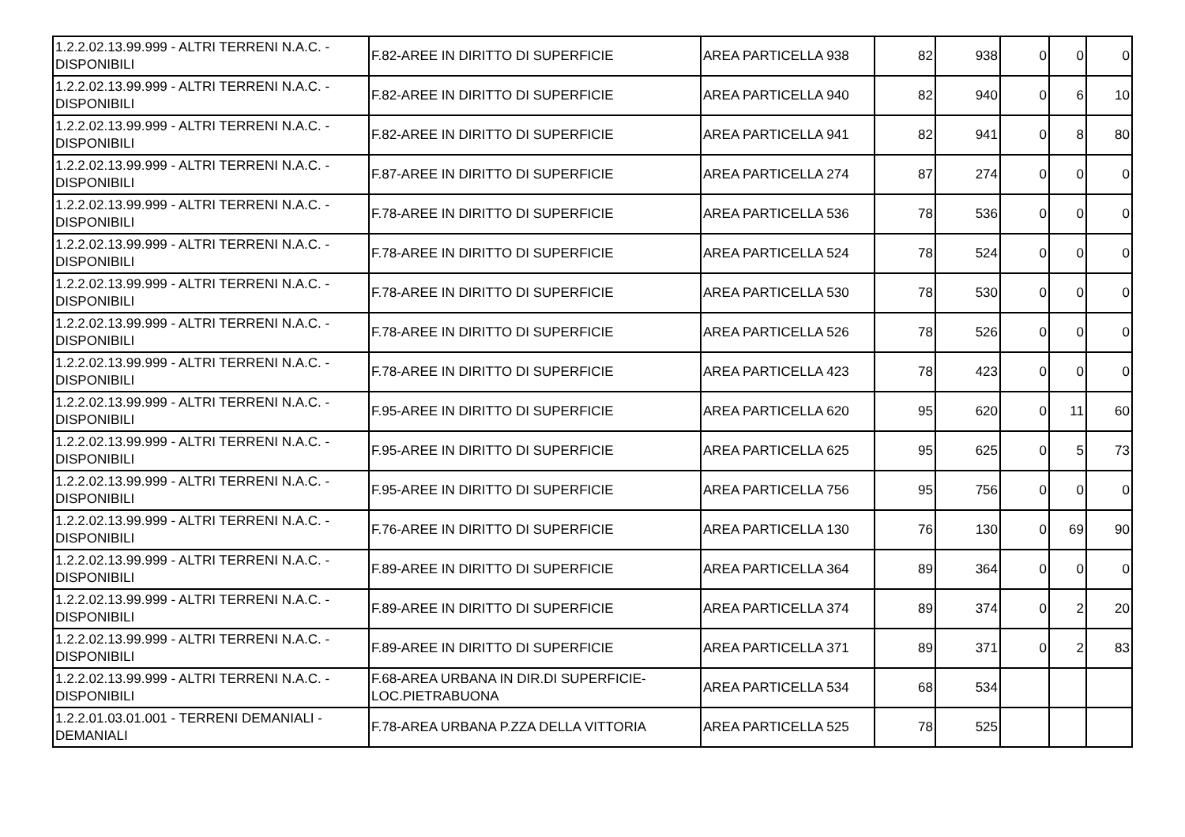| 1.2.2.02.13.99.999 - ALTRI TERRENI N.A.C. - DISPONIBILI | F.82-AREE IN DIRITTO DI SUPERFICIE | AREA PARTICELLA 938 | 82 | 938 | 0 | 0 | 0 |
| 1.2.2.02.13.99.999 - ALTRI TERRENI N.A.C. - DISPONIBILI | F.82-AREE IN DIRITTO DI SUPERFICIE | AREA PARTICELLA 940 | 82 | 940 | 0 | 6 | 10 |
| 1.2.2.02.13.99.999 - ALTRI TERRENI N.A.C. - DISPONIBILI | F.82-AREE IN DIRITTO DI SUPERFICIE | AREA PARTICELLA 941 | 82 | 941 | 0 | 8 | 80 |
| 1.2.2.02.13.99.999 - ALTRI TERRENI N.A.C. - DISPONIBILI | F.87-AREE IN DIRITTO DI SUPERFICIE | AREA PARTICELLA 274 | 87 | 274 | 0 | 0 | 0 |
| 1.2.2.02.13.99.999 - ALTRI TERRENI N.A.C. - DISPONIBILI | F.78-AREE IN DIRITTO DI SUPERFICIE | AREA PARTICELLA 536 | 78 | 536 | 0 | 0 | 0 |
| 1.2.2.02.13.99.999 - ALTRI TERRENI N.A.C. - DISPONIBILI | F.78-AREE IN DIRITTO DI SUPERFICIE | AREA PARTICELLA 524 | 78 | 524 | 0 | 0 | 0 |
| 1.2.2.02.13.99.999 - ALTRI TERRENI N.A.C. - DISPONIBILI | F.78-AREE IN DIRITTO DI SUPERFICIE | AREA PARTICELLA 530 | 78 | 530 | 0 | 0 | 0 |
| 1.2.2.02.13.99.999 - ALTRI TERRENI N.A.C. - DISPONIBILI | F.78-AREE IN DIRITTO DI SUPERFICIE | AREA PARTICELLA 526 | 78 | 526 | 0 | 0 | 0 |
| 1.2.2.02.13.99.999 - ALTRI TERRENI N.A.C. - DISPONIBILI | F.78-AREE IN DIRITTO DI SUPERFICIE | AREA PARTICELLA 423 | 78 | 423 | 0 | 0 | 0 |
| 1.2.2.02.13.99.999 - ALTRI TERRENI N.A.C. - DISPONIBILI | F.95-AREE IN DIRITTO DI SUPERFICIE | AREA PARTICELLA 620 | 95 | 620 | 0 | 11 | 60 |
| 1.2.2.02.13.99.999 - ALTRI TERRENI N.A.C. - DISPONIBILI | F.95-AREE IN DIRITTO DI SUPERFICIE | AREA PARTICELLA 625 | 95 | 625 | 0 | 5 | 73 |
| 1.2.2.02.13.99.999 - ALTRI TERRENI N.A.C. - DISPONIBILI | F.95-AREE IN DIRITTO DI SUPERFICIE | AREA PARTICELLA 756 | 95 | 756 | 0 | 0 | 0 |
| 1.2.2.02.13.99.999 - ALTRI TERRENI N.A.C. - DISPONIBILI | F.76-AREE IN DIRITTO DI SUPERFICIE | AREA PARTICELLA 130 | 76 | 130 | 0 | 69 | 90 |
| 1.2.2.02.13.99.999 - ALTRI TERRENI N.A.C. - DISPONIBILI | F.89-AREE IN DIRITTO DI SUPERFICIE | AREA PARTICELLA 364 | 89 | 364 | 0 | 0 | 0 |
| 1.2.2.02.13.99.999 - ALTRI TERRENI N.A.C. - DISPONIBILI | F.89-AREE IN DIRITTO DI SUPERFICIE | AREA PARTICELLA 374 | 89 | 374 | 0 | 2 | 20 |
| 1.2.2.02.13.99.999 - ALTRI TERRENI N.A.C. - DISPONIBILI | F.89-AREE IN DIRITTO DI SUPERFICIE | AREA PARTICELLA 371 | 89 | 371 | 0 | 2 | 83 |
| 1.2.2.02.13.99.999 - ALTRI TERRENI N.A.C. - DISPONIBILI | F.68-AREA URBANA IN DIR.DI SUPERFICIE- LOC.PIETRABUONA | AREA PARTICELLA 534 | 68 | 534 | | | |
| 1.2.2.01.03.01.001 - TERRENI DEMANIALI - DEMANIALI | F.78-AREA URBANA P.ZZA DELLA VITTORIA | AREA PARTICELLA 525 | 78 | 525 | | | |